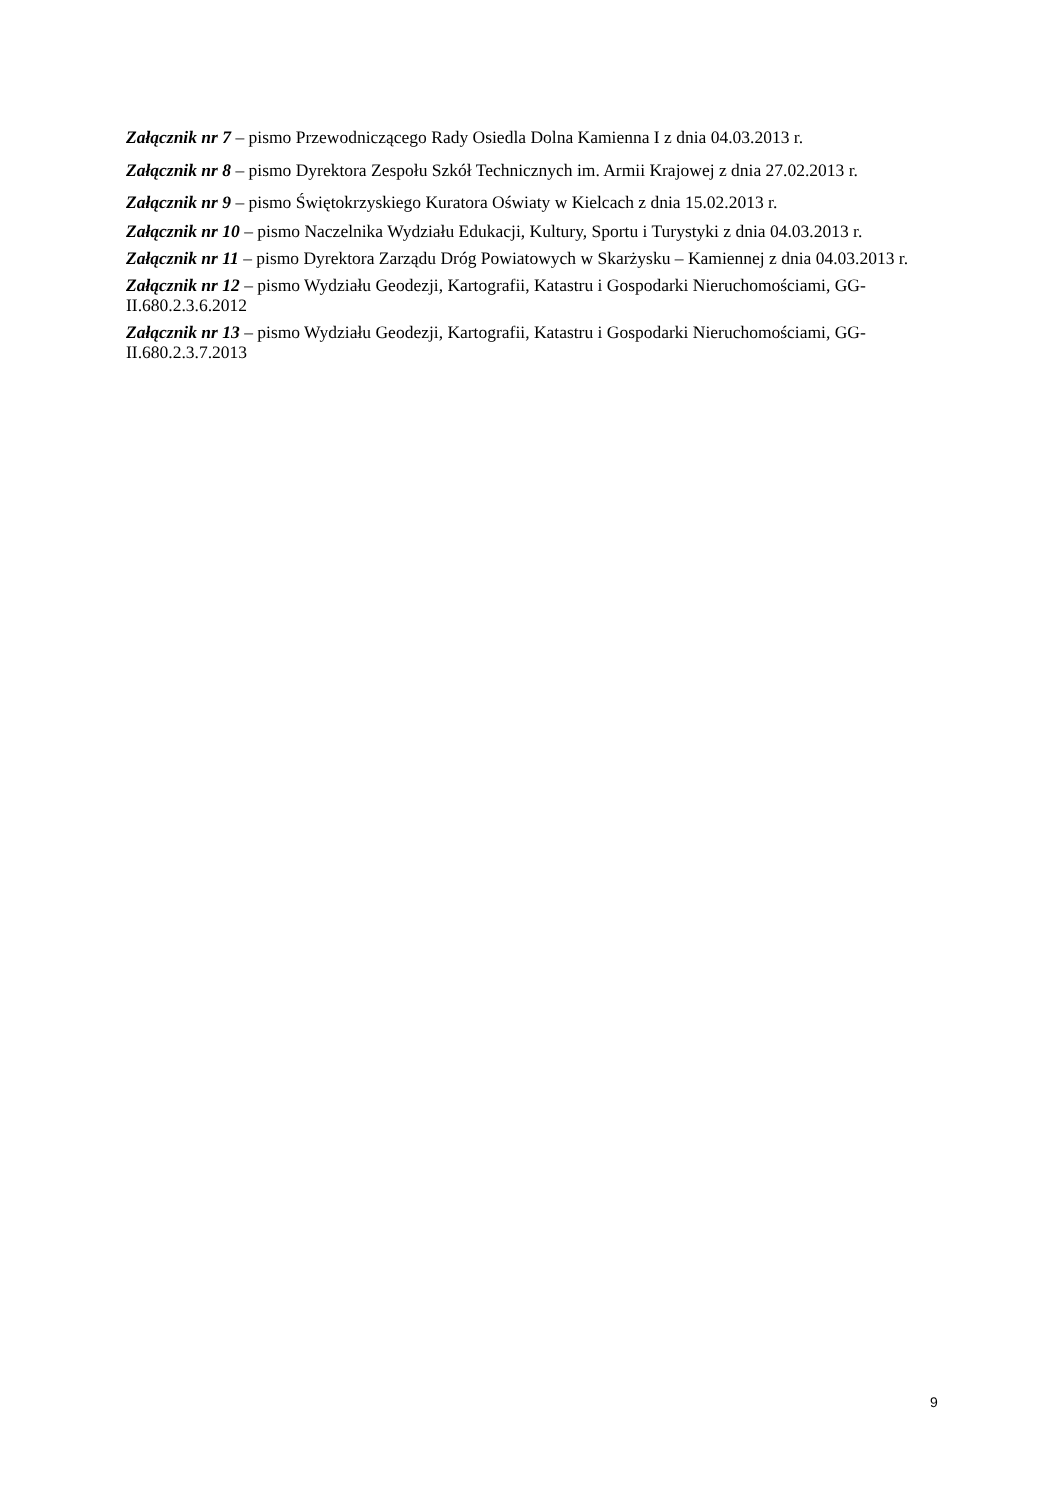Załącznik nr 7 – pismo Przewodniczącego Rady Osiedla Dolna Kamienna I z dnia 04.03.2013 r.
Załącznik nr 8 – pismo Dyrektora Zespołu Szkół Technicznych im. Armii Krajowej z dnia 27.02.2013 r.
Załącznik nr 9 – pismo Świętokrzyskiego Kuratora Oświaty w Kielcach z dnia 15.02.2013 r.
Załącznik nr 10 – pismo Naczelnika Wydziału Edukacji, Kultury, Sportu i Turystyki z dnia 04.03.2013 r.
Załącznik nr 11 – pismo Dyrektora Zarządu Dróg Powiatowych w Skarżysku – Kamiennej z dnia 04.03.2013 r.
Załącznik nr 12 – pismo Wydziału Geodezji, Kartografii, Katastru i Gospodarki Nieruchomościami, GG-II.680.2.3.6.2012
Załącznik nr 13 – pismo Wydziału Geodezji, Kartografii, Katastru i Gospodarki Nieruchomościami, GG-II.680.2.3.7.2013
9